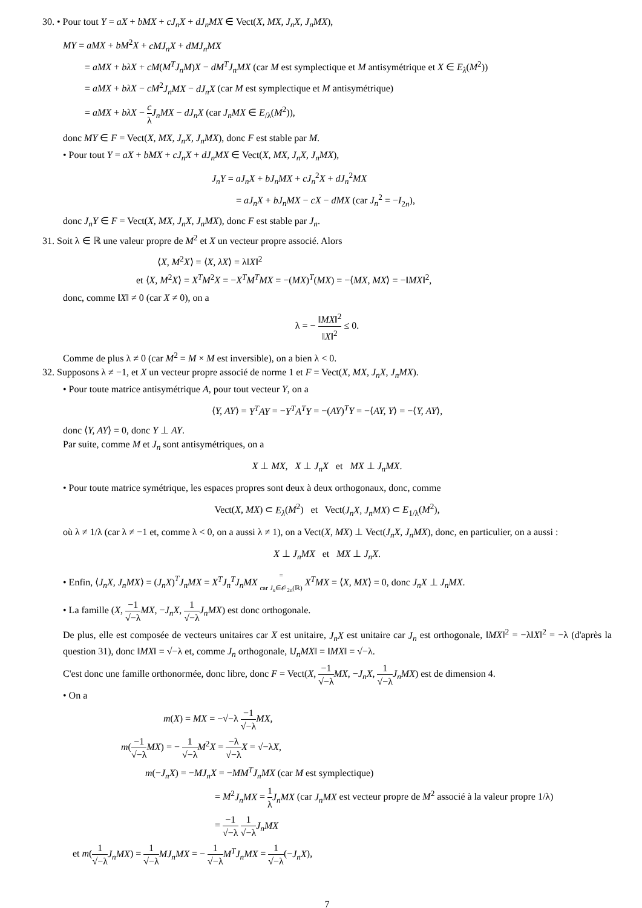30. • Pour tout Y = aX + bMX + cJ<sub>n</sub>X + dJ<sub>n</sub>MX ∈ Vect(X, MX, J<sub>n</sub>X, J<sub>n</sub>MX),
MY = aMX + bM<sup>2</sup>X + cMJ<sub>n</sub>X + dMJ<sub>n</sub>MX
= aMX + bλX + cM(M<sup>T</sup>J<sub>n</sub>M)X − dM<sup>T</sup>J<sub>n</sub>MX (car M est symplectique et M antisymétrique et X ∈ E<sub>λ</sub>(M<sup>2</sup>))
= aMX + bλX − cM<sup>2</sup>J<sub>n</sub>MX − dJ<sub>n</sub>X (car M est symplectique et M antisymétrique)
= aMX + bλX − c λ J<sub>n</sub>MX − dJ<sub>n</sub>X (car J<sub>n</sub>MX ∈ E<sub>/λ</sub>(M<sup>2</sup>)),
donc MY ∈ F = Vect(X, MX, J<sub>n</sub>X, J<sub>n</sub>MX), donc F est stable par M.
• Pour tout Y = aX + bMX + cJ<sub>n</sub>X + dJ<sub>n</sub>MX ∈ Vect(X, MX, J<sub>n</sub>X, J<sub>n</sub>MX),
J<sub>n</sub>Y = aJ<sub>n</sub>X + bJ<sub>n</sub>MX + cJ<sub>n</sub><sup>2</sup>X + dJ<sub>n</sub><sup>2</sup>MX
= aJ<sub>n</sub>X + bJ<sub>n</sub>MX − cX − dMX (car J<sub>n</sub><sup>2</sup> = −I<sub>2n</sub>),
donc J<sub>n</sub>Y ∈ F = Vect(X, MX, J<sub>n</sub>X, J<sub>n</sub>MX), donc F est stable par J<sub>n</sub>.
31. Soit λ ∈ ℝ une valeur propre de M<sup>2</sup> et X un vecteur propre associé. Alors
⟨X, M<sup>2</sup>X⟩ = ⟨X, λX⟩ = λ‖X‖<sup>2</sup>
et ⟨X, M<sup>2</sup>X⟩ = X<sup>T</sup>M<sup>2</sup>X = −X<sup>T</sup>M<sup>T</sup>MX = −(MX)<sup>T</sup>(MX) = −⟨MX, MX⟩ = −‖MX‖<sup>2</sup>,
donc, comme ‖X‖ ≠ 0 (car X ≠ 0), on a
λ = − ‖MX‖<sup>2</sup> ‖X‖<sup>2</sup> ≤ 0.
Comme de plus λ ≠ 0 (car M<sup>2</sup> = M × M est inversible), on a bien λ < 0.
32. Supposons λ ≠ −1, et X un vecteur propre associé de norme 1 et F = Vect(X, MX, J<sub>n</sub>X, J<sub>n</sub>MX).
• Pour toute matrice antisymétrique A, pour tout vecteur Y, on a
⟨Y, AY⟩ = Y<sup>T</sup>AY = −Y<sup>T</sup>A<sup>T</sup>Y = −(AY)<sup>T</sup>Y = −⟨AY, Y⟩ = −⟨Y, AY⟩,
donc ⟨Y, AY⟩ = 0, donc Y ⊥ AY.
Par suite, comme M et J<sub>n</sub> sont antisymétriques, on a
X ⊥ MX, X ⊥ J<sub>n</sub>X et MX ⊥ J<sub>n</sub>MX.
• Pour toute matrice symétrique, les espaces propres sont deux à deux orthogonaux, donc, comme
Vect(X, MX) ⊂ E<sub>λ</sub>(M<sup>2</sup>) et Vect(J<sub>n</sub>X, J<sub>n</sub>MX) ⊂ E<sub>1/λ</sub>(M<sup>2</sup>),
où λ ≠ 1/λ (car λ ≠ −1 et, comme λ < 0, on a aussi λ ≠ 1), on a Vect(X, MX) ⊥ Vect(J<sub>n</sub>X, J<sub>n</sub>MX), donc, en particulier, on a aussi :
X ⊥ J<sub>n</sub>MX et MX ⊥ J<sub>n</sub>X.
• Enfin, ⟨J<sub>n</sub>X, J<sub>n</sub>MX⟩ = (J<sub>n</sub>X)<sup>T</sup>J<sub>n</sub>MX = X<sup>T</sup>J<sub>n</sub><sup>T</sup>J<sub>n</sub>MX = car J<sub>n</sub>∈𝒪<sub>2n</sub>(ℝ) X<sup>T</sup>MX = ⟨X, MX⟩ = 0, donc J<sub>n</sub>X ⊥ J<sub>n</sub>MX.
• La famille (X, −1 √−λ MX, −J<sub>n</sub>X, 1 √−λ J<sub>n</sub>MX) est donc orthogonale.
De plus, elle est composée de vecteurs unitaires car X est unitaire, J<sub>n</sub>X est unitaire car J<sub>n</sub> est orthogonale, ‖MX‖<sup>2</sup> = −λ‖X‖<sup>2</sup> = −λ (d'après la question 31), donc ‖MX‖ = √−λ et, comme J<sub>n</sub> orthogonale, ‖J<sub>n</sub>MX‖ = ‖MX‖ = √−λ.
C'est donc une famille orthonormée, donc libre, donc F = Vect(X, −1 √−λ MX, −J<sub>n</sub>X, 1 √−λ J<sub>n</sub>MX) est de dimension 4.
• On a
m(X) = MX = −√−λ −1 √−λ MX,
m(−1 √−λ MX) = − 1 √−λ M<sup>2</sup>X = −λ √−λ X = √−λX,
m(−J<sub>n</sub>X) = −MJ<sub>n</sub>X = −MM<sup>T</sup>J<sub>n</sub>MX (car M est symplectique)
= M<sup>2</sup>J<sub>n</sub>MX = 1 λ J<sub>n</sub>MX (car J<sub>n</sub>MX est vecteur propre de M<sup>2</sup> associé à la valeur propre 1/λ)
= −1 √−λ 1 √−λ J<sub>n</sub>MX
et m(1 √−λ J<sub>n</sub>MX) = 1 √−λ MJ<sub>n</sub>MX = − 1 √−λ M<sup>T</sup>J<sub>n</sub>MX = 1 √−λ(−J<sub>n</sub>X),
7